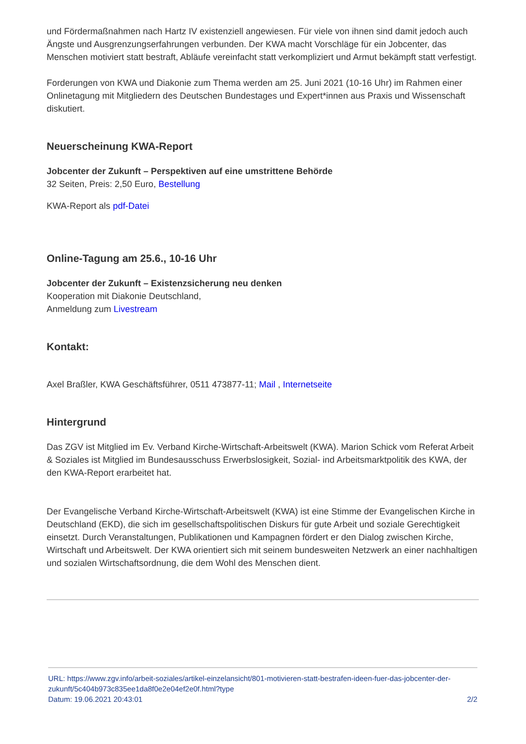und Fördermaßnahmen nach Hartz IV existenziell angewiesen. Für viele von ihnen sind damit jedoch auch Ängste und Ausgrenzungserfahrungen verbunden. Der KWA macht Vorschläge für ein Jobcenter, das Menschen motiviert statt bestraft, Abläufe vereinfacht statt verkompliziert und Armut bekämpft statt verfestigt.
Forderungen von KWA und Diakonie zum Thema werden am 25. Juni 2021 (10-16 Uhr) im Rahmen einer Onlinetagung mit Mitgliedern des Deutschen Bundestages und Expert*innen aus Praxis und Wissenschaft diskutiert.
Neuerscheinung KWA-Report
Jobcenter der Zukunft – Perspektiven auf eine umstrittene Behörde
32 Seiten, Preis: 2,50 Euro, Bestellung
KWA-Report als pdf-Datei
Online-Tagung am 25.6., 10-16 Uhr
Jobcenter der Zukunft – Existenzsicherung neu denken
Kooperation mit Diakonie Deutschland,
Anmeldung zum Livestream
Kontakt:
Axel Braßler, KWA Geschäftsführer, 0511 473877-11; Mail , Internetseite
Hintergrund
Das ZGV ist Mitglied im Ev. Verband Kirche-Wirtschaft-Arbeitswelt (KWA). Marion Schick vom Referat Arbeit & Soziales ist Mitglied im Bundesausschuss Erwerbslosigkeit, Sozial- ind Arbeitsmarktpolitik des KWA, der den KWA-Report erarbeitet hat.
Der Evangelische Verband Kirche-Wirtschaft-Arbeitswelt (KWA) ist eine Stimme der Evangelischen Kirche in Deutschland (EKD), die sich im gesellschaftspolitischen Diskurs für gute Arbeit und soziale Gerechtigkeit einsetzt. Durch Veranstaltungen, Publikationen und Kampagnen fördert er den Dialog zwischen Kirche, Wirtschaft und Arbeitswelt. Der KWA orientiert sich mit seinem bundesweiten Netzwerk an einer nachhaltigen und sozialen Wirtschaftsordnung, die dem Wohl des Menschen dient.
URL: https://www.zgv.info/arbeit-soziales/artikel-einzelansicht/801-motivieren-statt-bestrafen-ideen-fuer-das-jobcenter-der-zukunft/5c404b973c835ee1da8f0e2e04ef2e0f.html?type
Datum: 19.06.2021 20:43:01 2/2